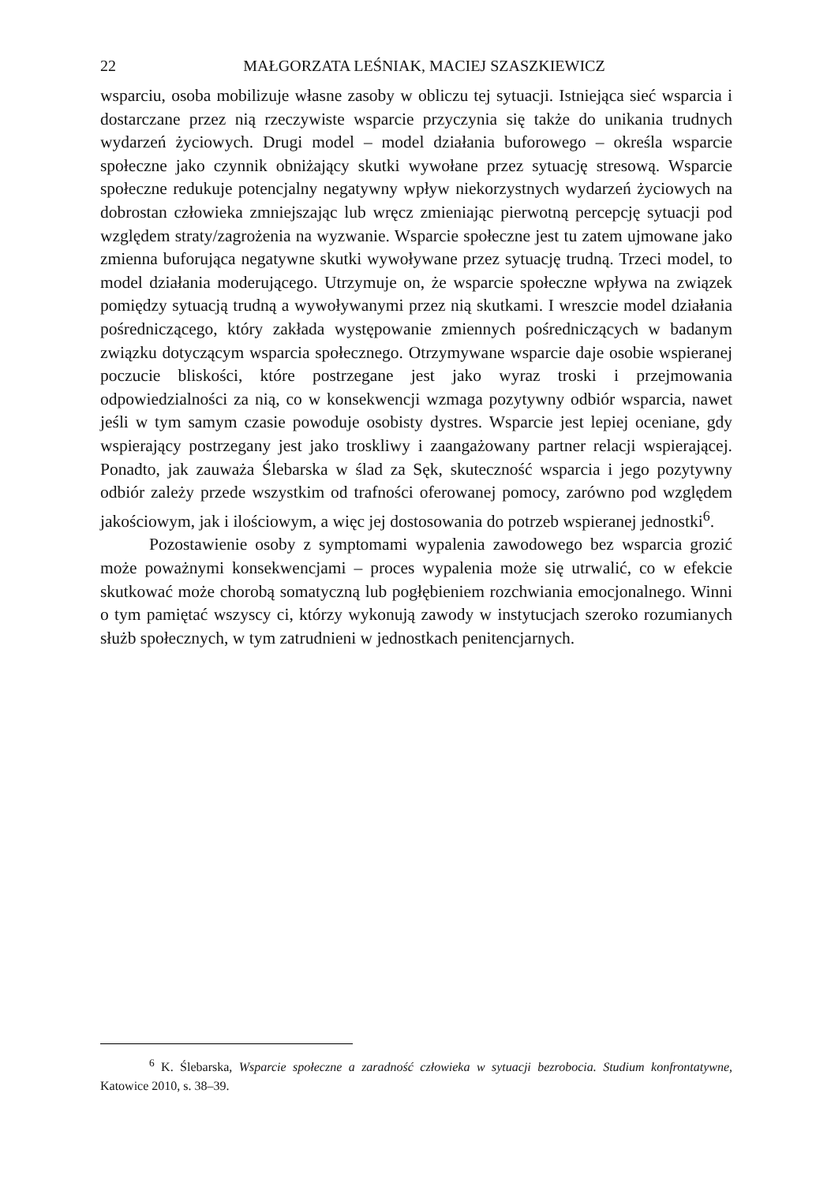22 MAŁGORZATA LEŚNIAK, MACIEJ SZASZKIEWICZ
wsparciu, osoba mobilizuje własne zasoby w obliczu tej sytuacji. Istniejąca sieć wsparcia i dostarczane przez nią rzeczywiste wsparcie przyczynia się także do unikania trudnych wydarzeń życiowych. Drugi model – model działania buforowego – określa wsparcie społeczne jako czynnik obniżający skutki wywołane przez sytuację stresową. Wsparcie społeczne redukuje potencjalny negatywny wpływ niekorzystnych wydarzeń życiowych na dobrostan człowieka zmniejszając lub wręcz zmieniając pierwotną percepcję sytuacji pod względem straty/zagrożenia na wyzwanie. Wsparcie społeczne jest tu zatem ujmowane jako zmienna buforująca negatywne skutki wywoływane przez sytuację trudną. Trzeci model, to model działania moderującego. Utrzymuje on, że wsparcie społeczne wpływa na związek pomiędzy sytuacją trudną a wywoływanymi przez nią skutkami. I wreszcie model działania pośredniczącego, który zakłada występowanie zmiennych pośredniczących w badanym związku dotyczącym wsparcia społecznego. Otrzymywane wsparcie daje osobie wspieranej poczucie bliskości, które postrzegane jest jako wyraz troski i przejmowania odpowiedzialności za nią, co w konsekwencji wzmaga pozytywny odbiór wsparcia, nawet jeśli w tym samym czasie powoduje osobisty dystres. Wsparcie jest lepiej oceniane, gdy wspierający postrzegany jest jako troskliwy i zaangażowany partner relacji wspierającej. Ponadto, jak zauważa Ślebarska w ślad za Sęk, skuteczność wsparcia i jego pozytywny odbiór zależy przede wszystkim od trafności oferowanej pomocy, zarówno pod względem jakościowym, jak i ilościowym, a więc jej dostosowania do potrzeb wspieranej jednostki<sup>6</sup>.
Pozostawienie osoby z symptomami wypalenia zawodowego bez wsparcia grozić może poważnymi konsekwencjami – proces wypalenia może się utrwalić, co w efekcie skutkować może chorobą somatyczną lub pogłębieniem rozchwiania emocjonalnego. Winni o tym pamiętać wszyscy ci, którzy wykonują zawody w instytucjach szeroko rozumianych służb społecznych, w tym zatrudnieni w jednostkach penitencjarnych.
<sup>6</sup> K. Ślebarska, Wsparcie społeczne a zaradność człowieka w sytuacji bezrobocia. Studium konfrontatywne, Katowice 2010, s. 38–39.